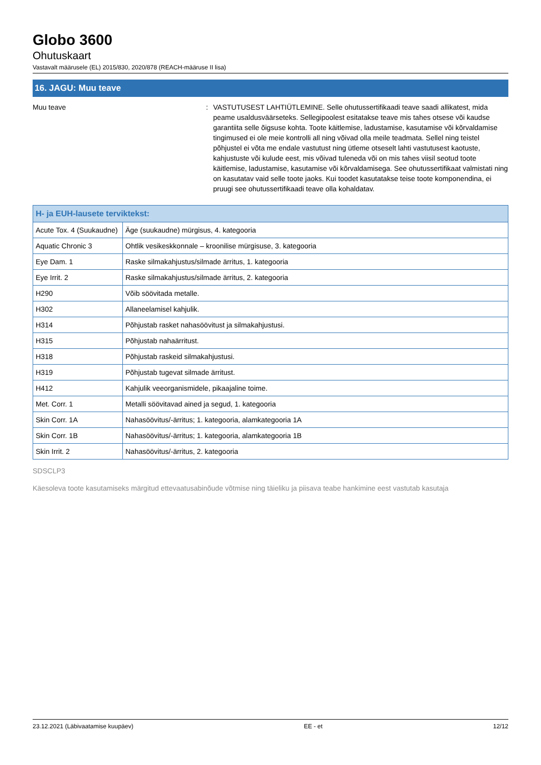Globo 3600
Ohutuskaart
Vastavalt määrusele (EL) 2015/830, 2020/878 (REACH-määruse II lisa)
16. JAGU: Muu teave
Muu teave : VASTUTUSEST LAHTIÜTLEMINE. Selle ohutussertifikaadi teave saadi allikatest, mida peame usaldusväärseteks. Sellegipoolest esitatakse teave mis tahes otsese või kaudse garantiita selle õigsuse kohta. Toote käitlemise, ladustamise, kasutamise või kõrvaldamise tingimused ei ole meie kontrolli all ning võivad olla meile teadmata. Sellel ning teistel põhjustel ei võta me endale vastutust ning ütleme otseselt lahti vastutusest kaotuste, kahjustuste või kulude eest, mis võivad tuleneda või on mis tahes viisil seotud toote käitlemise, ladustamise, kasutamise või kõrvaldamisega. See ohutussertifikaat valmistati ning on kasutatav vaid selle toote jaoks. Kui toodet kasutatakse teise toote komponendina, ei pruugi see ohutussertifikaadi teave olla kohaldatav.
| H- ja EUH-lausete terviktekst: | |
| --- | --- |
| Acute Tox. 4 (Suukaudne) | Äge (suukaudne) mürgisus, 4. kategooria |
| Aquatic Chronic 3 | Ohtlik vesikeskkonnale – kroonilise mürgisuse, 3. kategooria |
| Eye Dam. 1 | Raske silmakahjustus/silmade ärritus, 1. kategooria |
| Eye Irrit. 2 | Raske silmakahjustus/silmade ärritus, 2. kategooria |
| H290 | Võib söövitada metalle. |
| H302 | Allaneelamisel kahjulik. |
| H314 | Põhjustab rasket nahasöövitust ja silmakahjustusi. |
| H315 | Põhjustab nahaärritust. |
| H318 | Põhjustab raskeid silmakahjustusi. |
| H319 | Põhjustab tugevat silmade ärritust. |
| H412 | Kahjulik veeorganismidele, pikaajaline toime. |
| Met. Corr. 1 | Metalli söövitavad ained ja segud, 1. kategooria |
| Skin Corr. 1A | Nahasöövitus/-ärritus; 1. kategooria, alamkategooria 1A |
| Skin Corr. 1B | Nahasöövitus/-ärritus; 1. kategooria, alamkategooria 1B |
| Skin Irrit. 2 | Nahasöövitus/-ärritus, 2. kategooria |
SDSCLP3
Käesoleva toote kasutamiseks märgitud ettevaatusabinõude võtmise ning täieliku ja piisava teabe hankimine eest vastutab kasutaja
23.12.2021 (Läbivaatamise kuupäev) EE - et 12/12